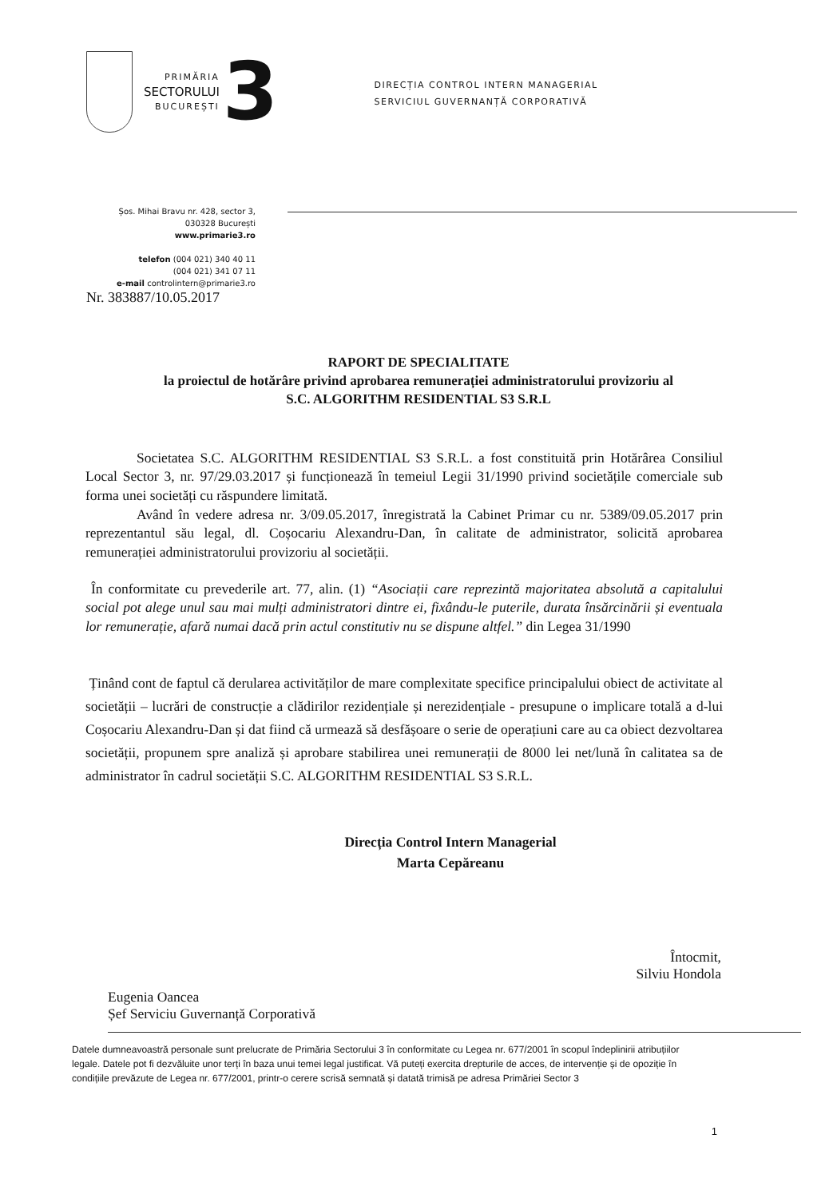PRIMĂRIA
SECTORULUI
BUCUREȘTI
3
DIRECȚIA CONTROL INTERN MANAGERIAL
SERVICIUL GUVERNANȚĂ CORPORATIVĂ
Șos. Mihai Bravu nr. 428, sector 3,
030328 București
www.primarie3.ro
telefon (004 021) 340 40 11
(004 021) 341 07 11
e-mail controlintern@primarie3.ro
Nr. 383887/10.05.2017
RAPORT DE SPECIALITATE
la proiectul de hotărâre privind aprobarea remunerației administratorului provizoriu al
S.C. ALGORITHM RESIDENTIAL S3 S.R.L
Societatea S.C. ALGORITHM RESIDENTIAL S3 S.R.L. a fost constituită prin Hotărârea Consiliul Local Sector 3, nr. 97/29.03.2017 și funcționează în temeiul Legii 31/1990 privind societățile comerciale sub forma unei societăți cu răspundere limitată.
Având în vedere adresa nr. 3/09.05.2017, înregistrată la Cabinet Primar cu nr. 5389/09.05.2017 prin reprezentantul său legal, dl. Coșocariu Alexandru-Dan, în calitate de administrator, solicită aprobarea remunerației administratorului provizoriu al societății.
În conformitate cu prevederile art. 77, alin. (1) “Asociații care reprezintă majoritatea absolută a capitalului social pot alege unul sau mai mulți administratori dintre ei, fixându-le puterile, durata însărcinării și eventuala lor remunerație, afară numai dacă prin actul constitutiv nu se dispune altfel.” din Legea 31/1990
Ținând cont de faptul că derularea activităților de mare complexitate specifice principalului obiect de activitate al societății – lucrări de construcție a clădirilor rezidențiale și nerezidențiale - presupune o implicare totală a d-lui Coșocariu Alexandru-Dan și dat fiind că urmează să desfășoare o serie de operațiuni care au ca obiect dezvoltarea societății, propunem spre analiză și aprobare stabilirea unei remunerații de 8000 lei net/lună în calitatea sa de administrator în cadrul societății S.C. ALGORITHM RESIDENTIAL S3 S.R.L.
Direcția Control Intern Managerial
Marta Cepăreanu
Eugenia Oancea
Șef Serviciu Guvernanță Corporativă
Întocmit,
Silviu Hondola
Datele dumneavoastră personale sunt prelucrate de Primăria Sectorului 3 în conformitate cu Legea nr. 677/2001 în scopul îndeplinirii atribuțiilor legale. Datele pot fi dezvăluite unor terți în baza unui temei legal justificat. Vă puteți exercita drepturile de acces, de intervenție și de opoziție în condițiile prevăzute de Legea nr. 677/2001, printr-o cerere scrisă semnată și datată trimisă pe adresa Primăriei Sector 3
1